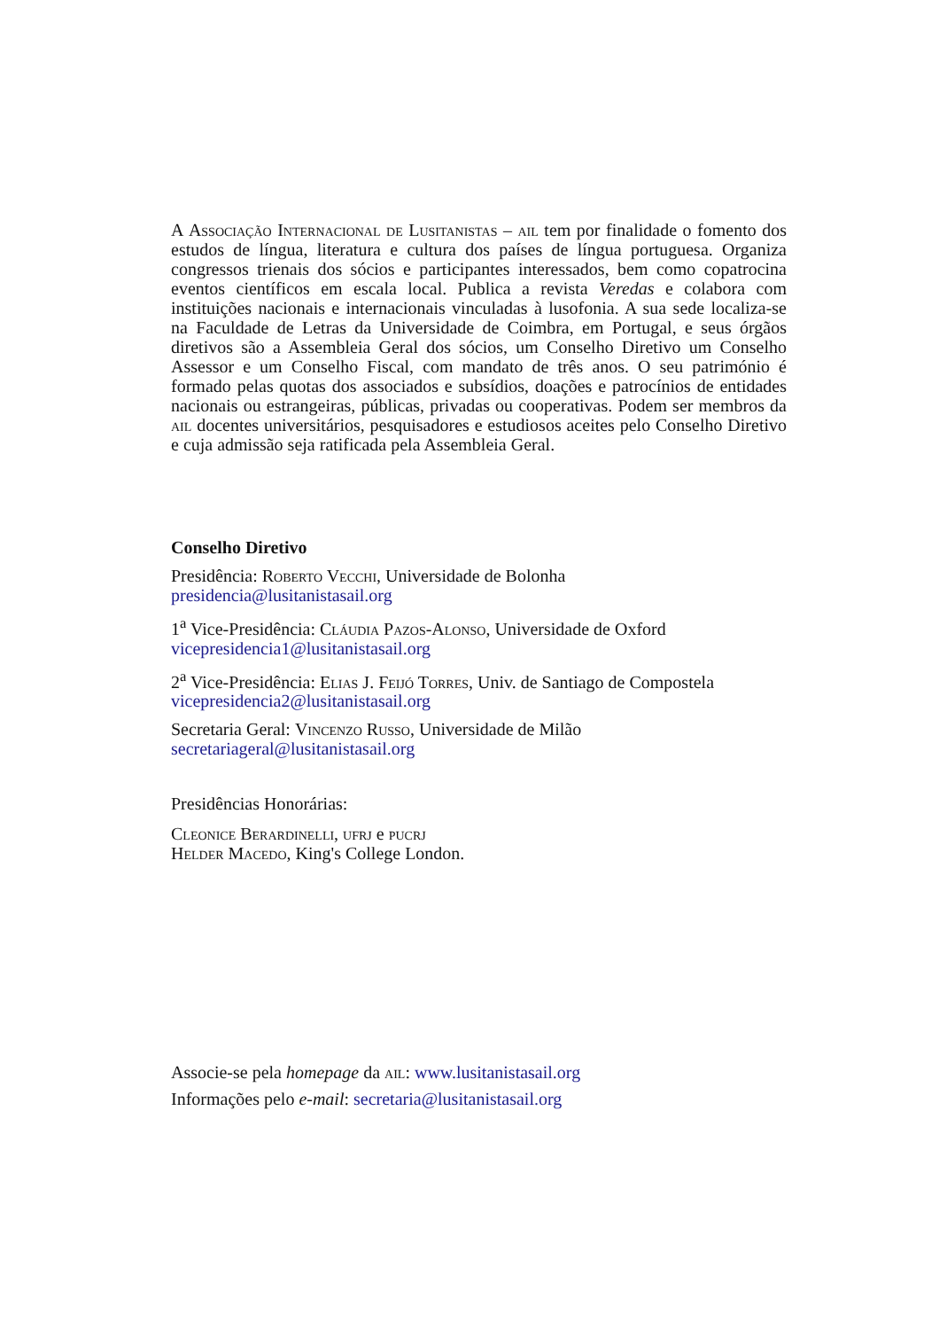A Associação Internacional de Lusitanistas – ail tem por finalidade o fomento dos estudos de língua, literatura e cultura dos países de língua portuguesa. Organiza congressos trienais dos sócios e participantes interessados, bem como copatrocina eventos científicos em escala local. Publica a revista Veredas e colabora com instituições nacionais e internacionais vinculadas à lusofonia. A sua sede localiza-se na Faculdade de Letras da Universidade de Coimbra, em Portugal, e seus órgãos diretivos são a Assembleia Geral dos sócios, um Conselho Diretivo um Conselho Assessor e um Conselho Fiscal, com mandato de três anos. O seu património é formado pelas quotas dos associados e subsídios, doações e patrocínios de entidades nacionais ou estrangeiras, públicas, privadas ou cooperativas. Podem ser membros da ail docentes universitários, pesquisadores e estudiosos aceites pelo Conselho Diretivo e cuja admissão seja ratificada pela Assembleia Geral.
Conselho Diretivo
Presidência: Roberto Vecchi, Universidade de Bolonha
presidencia@lusitanistasail.org
1<sup>a</sup> Vice-Presidência: Cláudia Pazos-Alonso, Universidade de Oxford
vicepresidencia1@lusitanistasail.org
2<sup>a</sup> Vice-Presidência: Elias J. Feijó Torres, Univ. de Santiago de Compostela
vicepresidencia2@lusitanistasail.org
Secretaria Geral: Vincenzo Russo, Universidade de Milão
secretariageral@lusitanistasail.org
Presidências Honorárias:
Cleonice Berardinelli, ufrj e pucrj
Helder Macedo, King's College London.
Associe-se pela homepage da ail: www.lusitanistasail.org
Informações pelo e-mail: secretaria@lusitanistasail.org